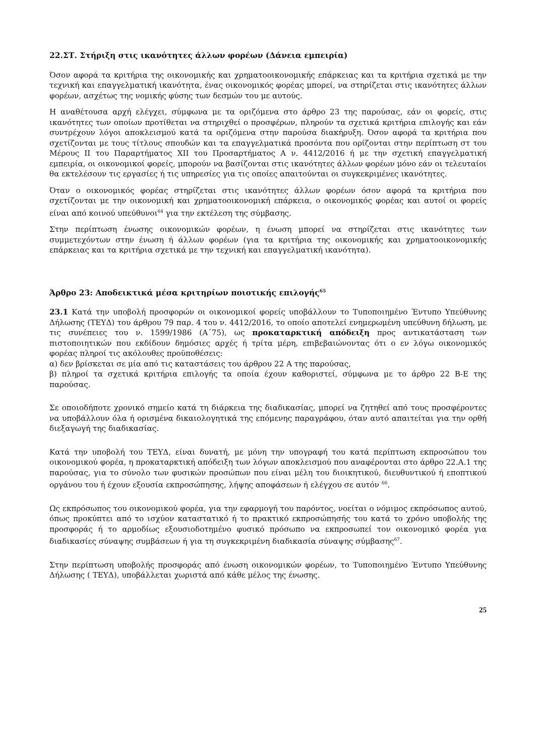22.ΣΤ. Στήριξη στις ικανότητες άλλων φορέων (Δάνεια εμπειρία)
Όσον αφορά τα κριτήρια της οικονομικής και χρηματοοικονομικής επάρκειας και τα κριτήρια σχετικά με την τεχνική και επαγγελματική ικανότητα, ένας οικονομικός φορέας μπορεί, να στηρίζεται στις ικανότητες άλλων φορέων, ασχέτως της νομικής φύσης των δεσμών του με αυτούς.
Η αναθέτουσα αρχή ελέγχει, σύμφωνα με τα οριζόμενα στο άρθρο 23 της παρούσας, εάν οι φορείς, στις ικανότητες των οποίων προτίθεται να στηριχθεί ο προσφέρων, πληρούν τα σχετικά κριτήρια επιλογής και εάν συντρέχουν λόγοι αποκλεισμού κατά τα οριζόμενα στην παρούσα διακήρυξη. Όσον αφορά τα κριτήρια που σχετίζονται με τους τίτλους σπουδών και τα επαγγελματικά προσόντα που ορίζονται στην περίπτωση στ του Μέρους ΙΙ του Παραρτήματος ΧΙΙ του Προσαρτήματος Α ν. 4412/2016 ή με την σχετική επαγγελματική εμπειρία, οι οικονομικοί φορείς, μπορούν να βασίζονται στις ικανότητες άλλων φορέων μόνο εάν οι τελευταίοι θα εκτελέσουν τις εργασίες ή τις υπηρεσίες για τις οποίες απαιτούνται οι συγκεκριμένες ικανότητες.
Όταν ο οικονομικός φορέας στηρίζεται στις ικανότητες άλλων φορέων όσον αφορά τα κριτήρια που σχετίζονται με την οικονομική και χρηματοοικονομική επάρκεια, ο οικονομικός φορέας και αυτοί οι φορείς είναι από κοινού υπεύθυνοι<sup>64</sup> για την εκτέλεση της σύμβασης.
Στην περίπτωση ένωσης οικονομικών φορέων, η ένωση μπορεί να στηρίζεται στις ικανότητες των συμμετεχόντων στην ένωση ή άλλων φορέων (για τα κριτήρια της οικονομικής και χρηματοοικονομικής επάρκειας και τα κριτήρια σχετικά με την τεχνική και επαγγελματική ικανότητα).
Άρθρο 23: Αποδεικτικά μέσα κριτηρίων ποιοτικής επιλογής<sup>65</sup>
23.1 Κατά την υποβολή προσφορών οι οικονομικοί φορείς υποβάλλουν το Τυποποιημένο Έντυπο Υπεύθυνης Δήλωσης (ΤΕΥΔ) του άρθρου 79 παρ. 4 του ν. 4412/2016, το οποίο αποτελεί ενημερωμένη υπεύθυνη δήλωση, με τις συνέπειες του ν. 1599/1986 (Α΄75), ως προκαταρκτική απόδειξη προς αντικατάσταση των πιστοποιητικών που εκδίδουν δημόσιες αρχές ή τρίτα μέρη, επιβεβαιώνοντας ότι ο εν λόγω οικονομικός φορέας πληροί τις ακόλουθες προϋποθέσεις:
α) δεν βρίσκεται σε μία από τις καταστάσεις του άρθρου 22 Α της παρούσας,
β) πληροί τα σχετικά κριτήρια επιλογής τα οποία έχουν καθοριστεί, σύμφωνα με το άρθρο 22 Β-Ε της παρούσας.
Σε οποιοδήποτε χρονικό σημείο κατά τη διάρκεια της διαδικασίας, μπορεί να ζητηθεί από τους προσφέροντες να υποβάλλουν όλα ή ορισμένα δικαιολογητικά της επόμενης παραγράφου, όταν αυτό απαιτείται για την ορθή διεξαγωγή της διαδικασίας.
Κατά την υποβολή του ΤΕΥΔ, είναι δυνατή, με μόνη την υπογραφή του κατά περίπτωση εκπροσώπου του οικονομικού φορέα, η προκαταρκτική απόδειξη των λόγων αποκλεισμού που αναφέρονται στο άρθρο 22.Α.1 της παρούσας, για το σύνολο των φυσικών προσώπων που είναι μέλη του διοικητικού, διευθυντικού ή εποπτικού οργάνου του ή έχουν εξουσία εκπροσώπησης, λήψης αποφάσεων ή ελέγχου σε αυτόν <sup>66</sup>.
Ως εκπρόσωπος του οικονομικού φορέα, για την εφαρμογή του παρόντος, νοείται ο νόμιμος εκπρόσωπος αυτού, όπως προκύπτει από το ισχύον καταστατικό ή το πρακτικό εκπροσώπησής του κατά το χρόνο υποβολής της προσφοράς ή το αρμοδίως εξουσιοδοτημένο φυσικό πρόσωπο να εκπροσωπεί τον οικονομικό φορέα για διαδικασίες σύναψης συμβάσεων ή για τη συγκεκριμένη διαδικασία σύναψης σύμβασης<sup>67</sup>.
Στην περίπτωση υποβολής προσφοράς από ένωση οικονομικών φορέων, το Τυποποιημένο Έντυπο Υπεύθυνης Δήλωσης ( ΤΕΥΔ), υποβάλλεται χωριστά από κάθε μέλος της ένωσης.
25